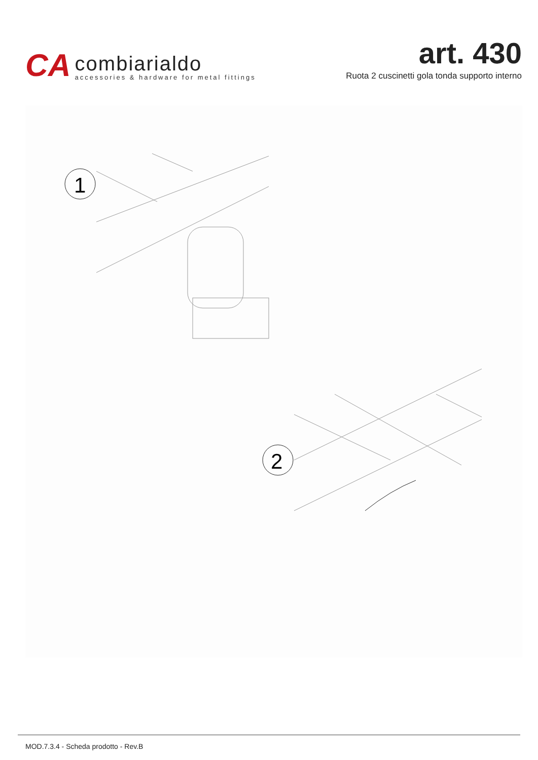CA
combiarialdo
accessories & hardware for metal fittings
art. 430
Ruota 2 cuscinetti gola tonda supporto interno
1
2
MOD.7.3.4 - Scheda prodotto - Rev.B